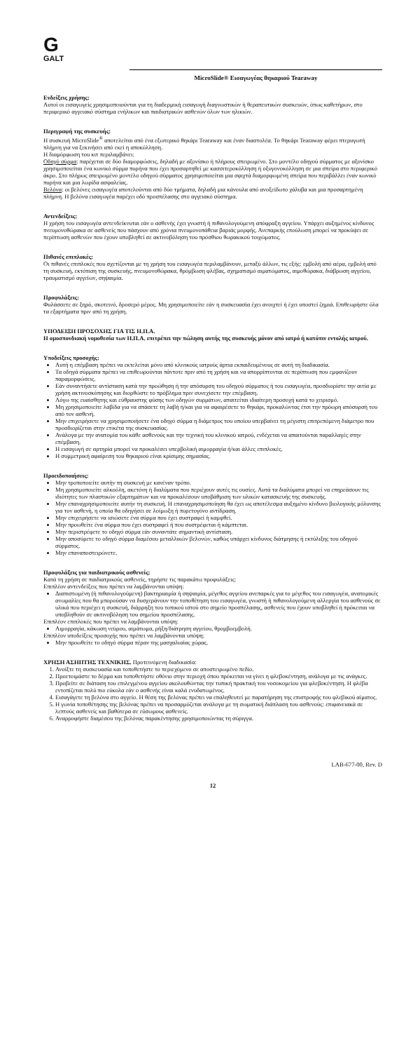G
GALT
MicroSlide® Εισαγωγέας θηκαριού Tearaway
Ενδείξεις χρήσης:
Αυτοί οι εισαγωγείς χρησιμοποιούνται για τη διαδερμική εισαγωγή διαγνωστικών ή θεραπευτικών συσκευών, όπως καθετήρων, στο περιφερικό αγγειακό σύστημα ενήλικων και παιδιατρικών ασθενών όλων των ηλικιών.
Περιγραφή της συσκευής:
Η συσκευή MicroSlide<sup>®</sup> αποτελείται από ένα εξωτερικό θηκάρι Tearaway και έναν διαστολέα. Το θηκάρι Tearaway φέρει πτερυγωτή πλήμνη για να ξεκινήσει από εκεί η αποκόλληση.
Η διαμόρφωση του κιτ περιλαμβάνει:
Οδηγό σύρμα: παρέχεται σε δύο διαμορφώσεις, δηλαδή με αξονίσκο ή πλήρους σπειρωμένο. Στο μοντέλο οδηγού σύρματος με αξονίσκο χρησιμοποιείται ένα κωνικό σύρμα πυρήνα που έχει προσαρτηθεί με κασσιτεροκόλληση ή οξυγονοκόλληση σε μια σπείρα στο περιφερικό άκρο. Στο πλήρως σπειρωμένο μοντέλο οδηγού σύρματος χρησιμοποιείται μια σφιχτά διαμορφωμένη σπείρα που περιβάλλει έναν κωνικό πυρήνα και μια λωρίδα ασφαλείας.
Βελόνα: οι βελόνες εισαγωγέα αποτελούνται από δύο τμήματα, δηλαδή μια κάνουλα από ανοξείδωτο χάλυβα και μια προσαρτημένη πλήμνη. Η βελόνα εισαγωγέα παρέχει οδό προσπέλασης στο αγγειακό σύστημα.
Αντενδείξεις:
Η χρήση του εισαγωγέα αντενδείκνυται εάν ο ασθενής έχει γνωστή ή πιθανολογούμενη απόφραξη αγγείου. Υπάρχει αυξημένος κίνδυνος πνευμονοθώρακα σε ασθενείς που πάσχουν από χρόνια πνευμονοπάθεια βαριάς μορφής. Ανεπαρκής επούλωση μπορεί να προκύψει σε περίπτωση ασθενών που έχουν υποβληθεί σε ακτινοβόληση του πρόσθιου θωρακικού τοιχώματος.
Πιθανές επιπλοκές:
Οι πιθανές επιπλοκές που σχετίζονται με τη χρήση του εισαγωγέα περιλαμβάνουν, μεταξύ άλλων, τις εξής: εμβολή από αέρα, εμβολή από τη συσκευή, εκτόπιση της συσκευής, πνευμονοθώρακα, θρόμβωση φλέβας, σχηματισμό αιματώματος, αιμοθώρακα, διάβρωση αγγείου, τραυματισμό αγγείων, σηψαιμία.
Προφυλάξεις:
Φυλάσσετε σε ξηρό, σκοτεινό, δροσερό μέρος. Μη χρησιμοποιείτε εάν η συσκευασία έχει ανοιχτεί ή έχει υποστεί ζημιά. Επιθεωρήστε όλα τα εξαρτήματα πριν από τη χρήση.
ΥΠΟΔΕΙΞΗ ΠΡΟΣΟΧΗΣ ΓΙΑ ΤΙΣ Η.Π.Α.
Η ομοσπονδιακή νομοθεσία των Η.Π.Α. επιτρέπει την πώληση αυτής της συσκευής μόνον από ιατρό ή κατόπιν εντολής ιατρού.
Υποδείξεις προσοχής:
Αυτή η επέμβαση πρέπει να εκτελείται μόνο από κλινικούς ιατρούς άρτια εκπαιδευμένους σε αυτή τη διαδικασία.
Τα οδηγά σύρματα πρέπει να επιθεωρούνται πάντοτε πριν από τη χρήση και να απορρίπτονται σε περίπτωση που εμφανίζουν παραμορφώσεις.
Εάν συναντήσετε αντίσταση κατά την προώθηση ή την απόσυρση του οδηγού σύρματος ή του εισαγωγέα, προσδιορίστε την αιτία με χρήση ακτινοσκόπησης και διορθώστε το πρόβλημα πριν συνεχίσετε την επέμβαση.
Λόγω της ευαίσθητης και εύθραυστης φύσης των οδηγών συρμάτων, απαιτείται ιδιαίτερη προσοχή κατά το χειρισμό.
Μη χρησιμοποιείτε λαβίδα για να σπάσετε τη λαβή ή/και για να αφαιρέσετε το θηκάρι, προκαλώντας έτσι την πρόωρη απόσυρσή του από τον ασθενή.
Μην επιχειρήσετε να χρησιμοποιήσετε ένα οδηγό σύρμα η διάμετρος του οποίου υπερβαίνει τη μέγιστη επιτρεπόμενη διάμετρο που προσδιορίζεται στην ετικέτα της συσκευασίας.
Ανάλογα με την ανατομία του κάθε ασθενούς και την τεχνική του κλινικού ιατρού, ενδέχεται να απαιτούνται παραλλαγές στην επέμβαση.
Η εισαγωγή σε αρτηρία μπορεί να προκαλέσει υπερβολική αιμορραγία ή/και άλλες επιπλοκές.
Η συμμετρική αφαίρεση του θηκαριού είναι κρίσιμης σημασίας.
Προειδοποιήσεις:
Μην τροποποιείτε αυτήν τη συσκευή με κανέναν τρόπο.
Μη χρησιμοποιείτε αλκοόλη, ακετόνη ή διαλύματα που περιέχουν αυτές τις ουσίες. Αυτά τα διαλύματα μπορεί να επηρεάσουν τις ιδιότητες των πλαστικών εξαρτημάτων και να προκαλέσουν υποβάθμιση των υλικών κατασκευής της συσκευής.
Μην επαναχρησιμοποιείτε αυτήν τη συσκευή. Η επαναχρησιμοποίηση θα έχει ως αποτέλεσμα αυξημένο κίνδυνο βιολογικής μόλυνσης για τον ασθενή, η οποία θα οδηγήσει σε λοίμωξη ή πυρετογόνο αντίδραση.
Μην επιχειρήσετε να ισιώσετε ένα σύρμα που έχει συστραφεί ή καμφθεί.
Μην προωθείτε ένα σύρμα που έχει συστραφεί ή που συστρέφεται ή κάμπτεται.
Μην περιστρέφετε το οδηγό σύρμα εάν συναντάτε σημαντική αντίσταση.
Μην αποσύρετε το οδηγό σύρμα διαμέσου μεταλλικών βελονών, καθώς υπάρχει κίνδυνος διάτμησης ή εκτύλιξης του οδηγού σύρματος.
Μην επαναποστειρώνετε.
Προφυλάξεις για παιδιατρικούς ασθενείς:
Κατά τη χρήση σε παιδιατρικούς ασθενείς, τηρήστε τις παρακάτω προφυλάξεις:
Επιπλέον αντενδείξεις που πρέπει να λαμβάνονται υπόψη:
Διαπιστωμένη (ή πιθανολογούμενη) βακτηριαιμία ή σηψαιμία, μέγεθος αγγείου ανεπαρκές για το μέγεθος του εισαγωγέα, ανατομικές ανωμαλίες που θα μπορούσαν να δυσχεράνουν την τοποθέτηση του εισαγωγέα, γνωστή ή πιθανολογούμενη αλλεργία του ασθενούς σε υλικά που περιέχει η συσκευή, διάρρηξη του τοπικού ιστού στο σημείο προσπέλασης, ασθενείς που έχουν υποβληθεί ή πρόκειται να υποβληθούν σε ακτινοβόληση του σημείου προσπέλασης.
Επιπλέον επιπλοκές που πρέπει να λαμβάνονται υπόψη:
Αιμορραγία, κάκωση νεύρου, αιμάτωμα, ρήξη/διάτρηση αγγείου, θρομβοεμβολή.
Επιπλέον υποδείξεις προσοχής που πρέπει να λαμβάνονται υπόψη:
Μην προωθείτε το οδηγό σύρμα πέραν της μασχαλιαίας χώρας.
ΧΡΗΣΗ ΑΣΗΠΤΗΣ ΤΕΧΝΙΚΗΣ. Προτεινόμενη διαδικασία:
1. Ανοίξτε τη συσκευασία και τοποθετήστε το περιεχόμενο σε αποστειρωμένο πεδίο.
2. Προετοιμάστε το δέρμα και τοποθετήστε οθόνιο στην περιοχή όπου πρόκειται να γίνει η φλεβοκέντηση, ανάλογα με τις ανάγκες.
3. Προβείτε σε διάταση του επιλεγμένου αγγείου ακολουθώντας την τυπική πρακτική του νοσοκομείου για φλεβοκέντηση. Η φλέβα εντοπίζεται πολύ πιο εύκολα εάν ο ασθενής είναι καλά ενυδατωμένος.
4. Εισαγάγετε τη βελόνα στο αγγείο. Η θέση της βελόνας πρέπει να επαληθευτεί με παρατήρηση της επιστροφής του φλεβικού αίματος.
5. Η γωνία τοποθέτησης της βελόνας πρέπει να προσαρμόζεται ανάλογα με τη σωματική διάπλαση του ασθενούς: επιφανειακά σε λεπτούς ασθενείς και βαθύτερα σε εύσωμους ασθενείς.
6. Αναρροφήστε διαμέσου της βελόνας παρακέντησης χρησιμοποιώντας τη σύριγγα.
LAB-677-00, Rev. D
12